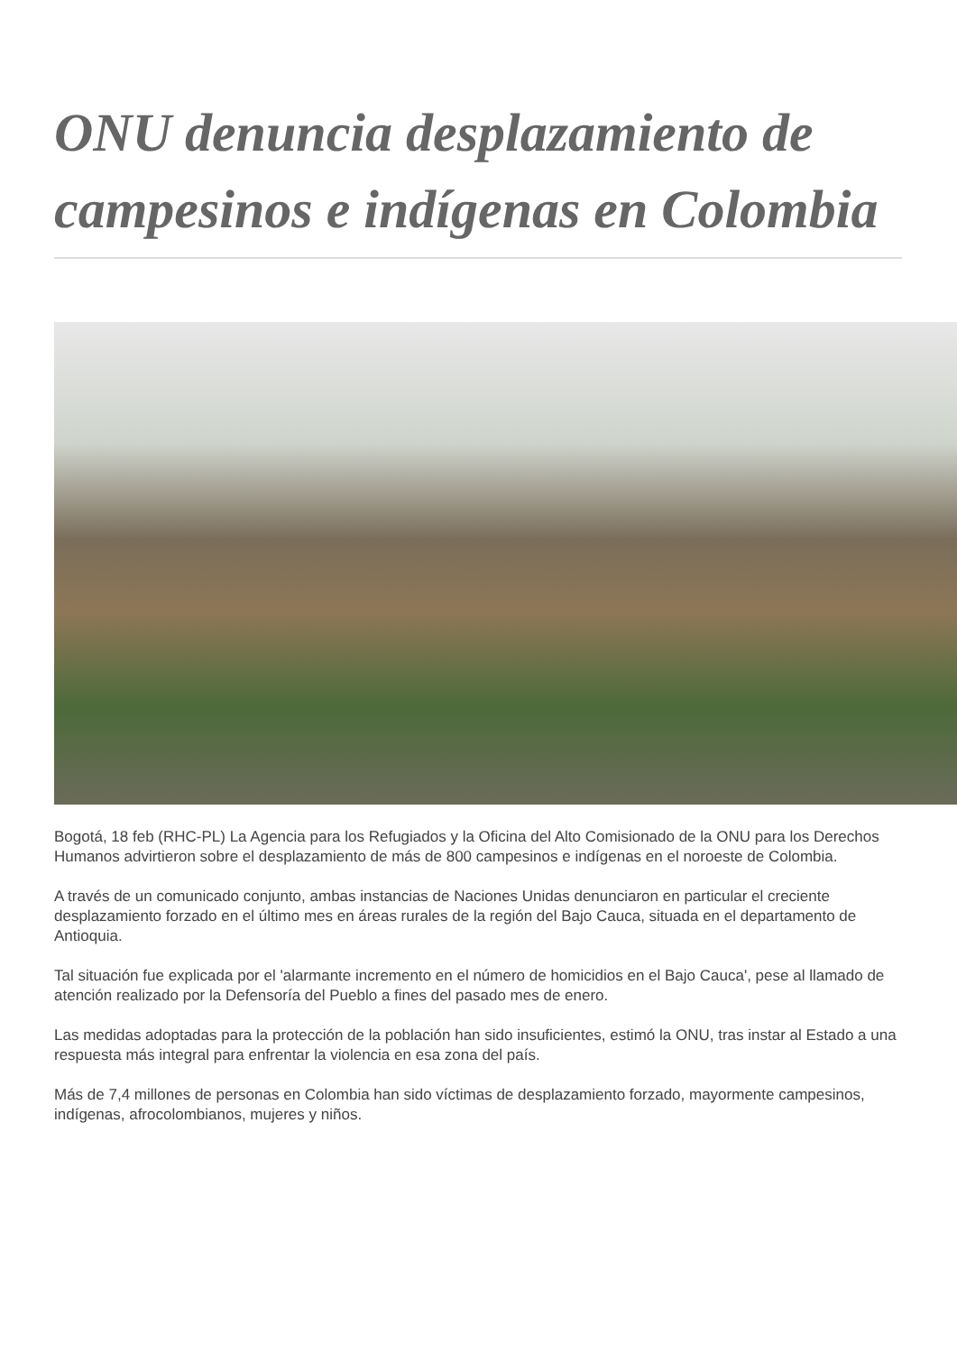ONU denuncia desplazamiento de campesinos e indígenas en Colombia
Bogotá, 18 feb (RHC-PL) La Agencia para los Refugiados y la Oficina del Alto Comisionado de la ONU para los Derechos Humanos advirtieron sobre el desplazamiento de más de 800 campesinos e indígenas en el noroeste de Colombia.
A través de un comunicado conjunto, ambas instancias de Naciones Unidas denunciaron en particular el creciente desplazamiento forzado en el último mes en áreas rurales de la región del Bajo Cauca, situada en el departamento de Antioquia.
Tal situación fue explicada por el 'alarmante incremento en el número de homicidios en el Bajo Cauca', pese al llamado de atención realizado por la Defensoría del Pueblo a fines del pasado mes de enero.
Las medidas adoptadas para la protección de la población han sido insuficientes, estimó la ONU, tras instar al Estado a una respuesta más integral para enfrentar la violencia en esa zona del país.
Más de 7,4 millones de personas en Colombia han sido víctimas de desplazamiento forzado, mayormente campesinos, indígenas, afrocolombianos, mujeres y niños.